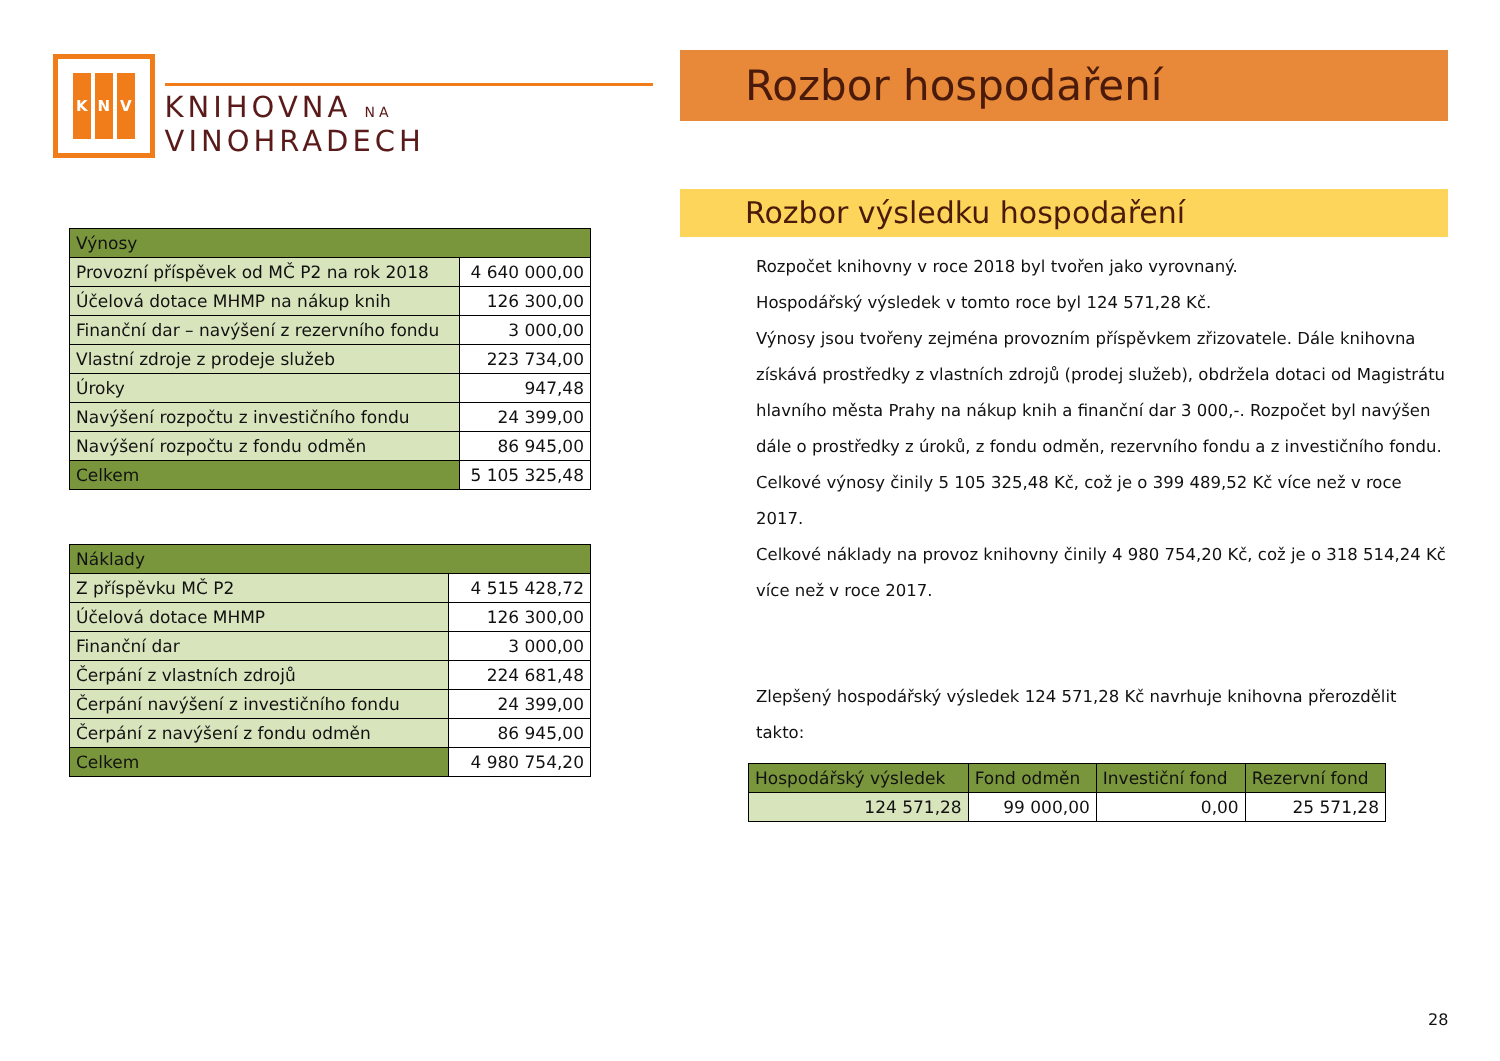K N V
KNIHOVNA NA VINOHRADECH
| Výnosy | |
| Provozní příspěvek od MČ P2 na rok 2018 | 4 640 000,00 |
| Účelová dotace MHMP na nákup knih | 126 300,00 |
| Finanční dar – navýšení z rezervního fondu | 3 000,00 |
| Vlastní zdroje z prodeje služeb | 223 734,00 |
| Úroky | 947,48 |
| Navýšení rozpočtu z investičního fondu | 24 399,00 |
| Navýšení rozpočtu z fondu odměn | 86 945,00 |
| Celkem | 5 105 325,48 |
| Náklady | |
| Z příspěvku MČ P2 | 4 515 428,72 |
| Účelová dotace MHMP | 126 300,00 |
| Finanční dar | 3 000,00 |
| Čerpání z vlastních zdrojů | 224 681,48 |
| Čerpání navýšení z investičního fondu | 24 399,00 |
| Čerpání z navýšení z fondu odměn | 86 945,00 |
| Celkem | 4 980 754,20 |
Rozbor hospodaření
Rozbor výsledku hospodaření
Rozpočet knihovny v roce 2018 byl tvořen jako vyrovnaný.
Hospodářský výsledek v tomto roce byl 124 571,28 Kč.
Výnosy jsou tvořeny zejména provozním příspěvkem zřizovatele. Dále knihovna získává prostředky z vlastních zdrojů (prodej služeb), obdržela dotaci od Magistrátu hlavního města Prahy na nákup knih a finanční dar 3 000,-. Rozpočet byl navýšen dále o prostředky z úroků, z fondu odměn, rezervního fondu a z investičního fondu.
Celkové výnosy činily 5 105 325,48 Kč, což je o 399 489,52 Kč více než v roce 2017.
Celkové náklady na provoz knihovny činily 4 980 754,20 Kč, což je o 318 514,24 Kč více než v roce 2017.
Zlepšený hospodářský výsledek 124 571,28 Kč navrhuje knihovna přerozdělit takto:
| Hospodářský výsledek | Fond odměn | Investiční fond | Rezervní fond |
| 124 571,28 | 99 000,00 | 0,00 | 25 571,28 |
28